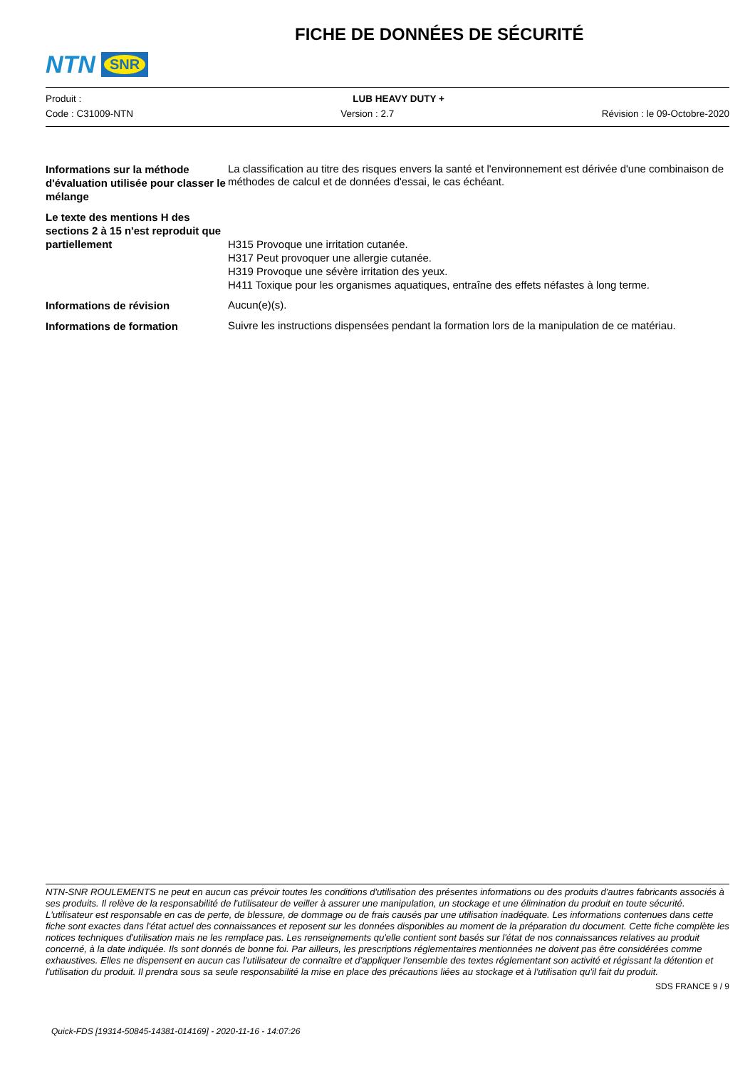NTN SNR
FICHE DE DONNÉES DE SÉCURITÉ
Produit : LUB HEAVY DUTY +
Code : C31009-NTN Version : 2.7 Révision : le 09-Octobre-2020
Informations sur la méthode d'évaluation utilisée pour classer le mélange
La classification au titre des risques envers la santé et l'environnement est dérivée d'une combinaison de méthodes de calcul et de données d'essai, le cas échéant.
Le texte des mentions H des sections 2 à 15 n'est reproduit que partiellement
H315 Provoque une irritation cutanée.
H317 Peut provoquer une allergie cutanée.
H319 Provoque une sévère irritation des yeux.
H411 Toxique pour les organismes aquatiques, entraîne des effets néfastes à long terme.
Informations de révision
Aucun(e)(s).
Informations de formation
Suivre les instructions dispensées pendant la formation lors de la manipulation de ce matériau.
NTN-SNR ROULEMENTS ne peut en aucun cas prévoir toutes les conditions d'utilisation des présentes informations ou des produits d'autres fabricants associés à ses produits. Il relève de la responsabilité de l'utilisateur de veiller à assurer une manipulation, un stockage et une élimination du produit en toute sécurité. L'utilisateur est responsable en cas de perte, de blessure, de dommage ou de frais causés par une utilisation inadéquate. Les informations contenues dans cette fiche sont exactes dans l'état actuel des connaissances et reposent sur les données disponibles au moment de la préparation du document. Cette fiche complète les notices techniques d'utilisation mais ne les remplace pas. Les renseignements qu'elle contient sont basés sur l'état de nos connaissances relatives au produit concerné, à la date indiquée. Ils sont donnés de bonne foi. Par ailleurs, les prescriptions réglementaires mentionnées ne doivent pas être considérées comme exhaustives. Elles ne dispensent en aucun cas l'utilisateur de connaître et d'appliquer l'ensemble des textes réglementant son activité et régissant la détention et l'utilisation du produit. Il prendra sous sa seule responsabilité la mise en place des précautions liées au stockage et à l'utilisation qu'il fait du produit.
SDS FRANCE 9 / 9
Quick-FDS [19314-50845-14381-014169] - 2020-11-16 - 14:07:26